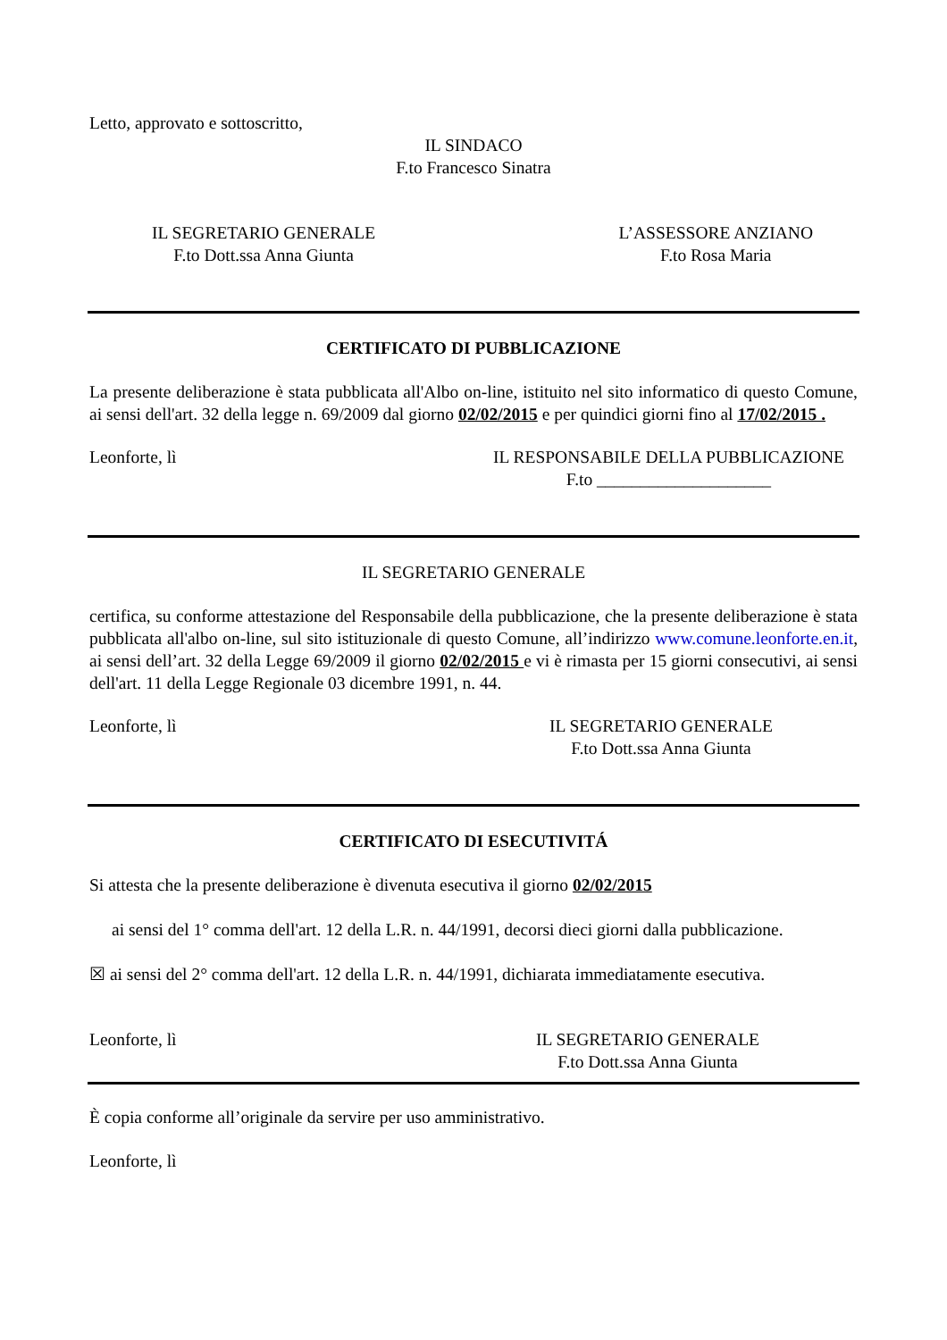Letto, approvato e sottoscritto,
IL SINDACO
F.to Francesco Sinatra
IL SEGRETARIO GENERALE
F.to Dott.ssa Anna Giunta
L’ASSESSORE ANZIANO
F.to Rosa Maria
CERTIFICATO DI PUBBLICAZIONE
La presente deliberazione è stata pubblicata all'Albo on-line, istituito nel sito informatico di questo Comune, ai sensi dell'art. 32 della legge n. 69/2009 dal giorno 02/02/2015 e per quindici giorni fino al 17/02/2015 .
Leonforte, lì IL RESPONSABILE DELLA PUBBLICAZIONE
F.to ____________________
IL SEGRETARIO GENERALE
certifica, su conforme attestazione del Responsabile della pubblicazione, che la presente deliberazione è stata pubblicata all'albo on-line, sul sito istituzionale di questo Comune, all’indirizzo www.comune.leonforte.en.it, ai sensi dell’art. 32 della Legge 69/2009 il giorno 02/02/2015 e vi è rimasta per 15 giorni consecutivi, ai sensi dell'art. 11 della Legge Regionale 03 dicembre 1991, n. 44.
Leonforte, lì IL SEGRETARIO GENERALE
F.to Dott.ssa Anna Giunta
CERTIFICATO DI ESECUTIVITÁ
Si attesta che la presente deliberazione è divenuta esecutiva il giorno 02/02/2015
ai sensi del 1° comma dell'art. 12 della L.R. n. 44/1991, decorsi dieci giorni dalla pubblicazione.
☒ ai sensi del 2° comma dell'art. 12 della L.R. n. 44/1991, dichiarata immediatamente esecutiva.
Leonforte, lì IL SEGRETARIO GENERALE
F.to Dott.ssa Anna Giunta
È copia conforme all’originale da servire per uso amministrativo.
Leonforte, lì